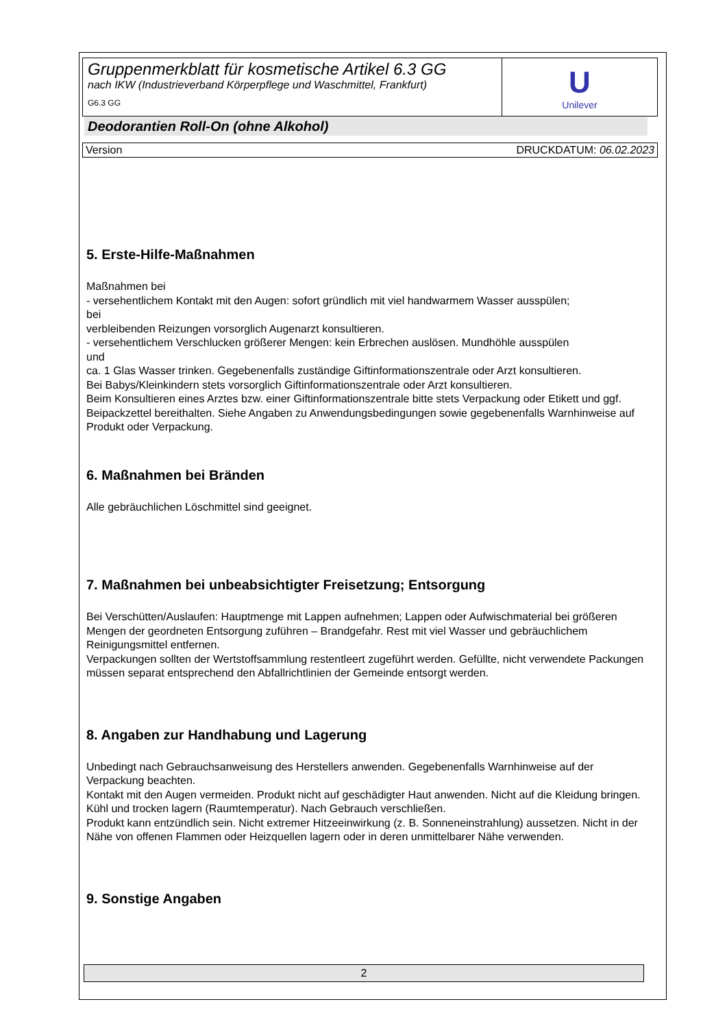Gruppenmerkblatt für kosmetische Artikel 6.3 GG
nach IKW (Industrieverband Körperpflege und Waschmittel, Frankfurt)
G6.3 GG
U
Unilever
Deodorantien Roll-On (ohne Alkohol)
Version DRUCKDATUM: 06.02.2023
5. Erste-Hilfe-Maßnahmen
Maßnahmen bei
- versehentlichem Kontakt mit den Augen: sofort gründlich mit viel handwarmem Wasser ausspülen;
bei
verbleibenden Reizungen vorsorglich Augenarzt konsultieren.
- versehentlichem Verschlucken größerer Mengen: kein Erbrechen auslösen. Mundhöhle ausspülen
und
ca. 1 Glas Wasser trinken. Gegebenenfalls zuständige Giftinformationszentrale oder Arzt konsultieren.
Bei Babys/Kleinkindern stets vorsorglich Giftinformationszentrale oder Arzt konsultieren.
Beim Konsultieren eines Arztes bzw. einer Giftinformationszentrale bitte stets Verpackung oder Etikett und ggf. Beipackzettel bereithalten. Siehe Angaben zu Anwendungsbedingungen sowie gegebenenfalls Warnhinweise auf Produkt oder Verpackung.
6. Maßnahmen bei Bränden
Alle gebräuchlichen Löschmittel sind geeignet.
7. Maßnahmen bei unbeabsichtigter Freisetzung; Entsorgung
Bei Verschütten/Auslaufen: Hauptmenge mit Lappen aufnehmen; Lappen oder Aufwischmaterial bei größeren Mengen der geordneten Entsorgung zuführen – Brandgefahr. Rest mit viel Wasser und gebräuchlichem Reinigungsmittel entfernen.
Verpackungen sollten der Wertstoffsammlung restentleert zugeführt werden. Gefüllte, nicht verwendete Packungen müssen separat entsprechend den Abfallrichtlinien der Gemeinde entsorgt werden.
8. Angaben zur Handhabung und Lagerung
Unbedingt nach Gebrauchsanweisung des Herstellers anwenden. Gegebenenfalls Warnhinweise auf der Verpackung beachten.
Kontakt mit den Augen vermeiden. Produkt nicht auf geschädigter Haut anwenden. Nicht auf die Kleidung bringen.
Kühl und trocken lagern (Raumtemperatur). Nach Gebrauch verschließen.
Produkt kann entzündlich sein. Nicht extremer Hitzeeinwirkung (z. B. Sonneneinstrahlung) aussetzen. Nicht in der Nähe von offenen Flammen oder Heizquellen lagern oder in deren unmittelbarer Nähe verwenden.
9. Sonstige Angaben
2